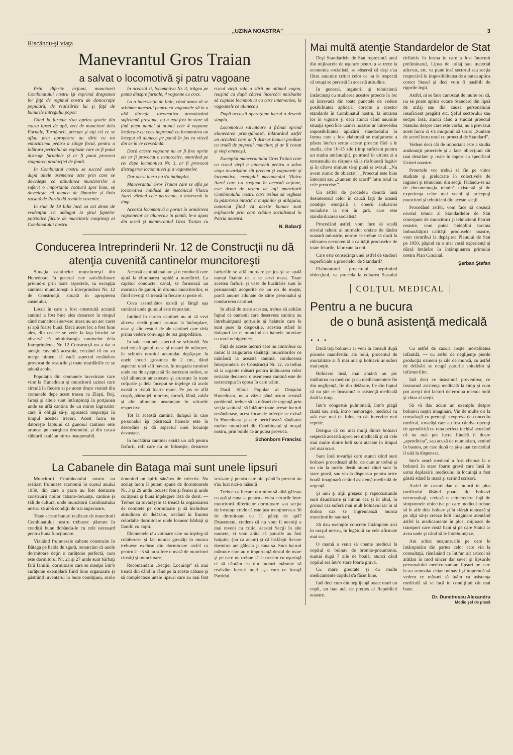„UZINA NOASTRA" 3
Riscându-şi viaţa
Manevrantul Gros Traian
a salvat o locomotivă şi patru vagoane
Prin diferite acţiuni, muncitorii Combinatului nostru îşi exprimă dragostea lor faţă de regimul nostru de democraţie populară, de realizările lui şi faţă de bunurile întregului popor.
Când la furnale s'au aprins gazele din cauza lipsei de apă, zeci de muncitori dela Furnale, Turnătorii, precum şi toţi cei ce se aflau prin apropriere au sărit cu tot entuziasmul pentru a stinge focul, pentru a înlătura pericolul de explozie care ar fi putut distruge furnalele şi ar fi putut provoca stagnarea producţiei de fontă.
In Combinatul nostru se succed unele după altele asemenea acte prin care se dovedeşte că atitudinea muncitorilor a suferit o importantă cotitură spre bine, se dovedeşte că munca de lămurire şi linia trasată de Partid dă roadele cuvenite.
In ziua de 19 Iulie încă un act demn de evidenţiat s'a adăugat la şirul faptelor patriotice făcute de muncitorii conştienţi ai Combinatului nostru
In această zi, locomotiva Nr. 3, trăgea pe panta dinspre furnale, 4 vagoane cu cocs.
La o intersecţie de linie, când urma să se schimbe macazul pentru ca vagoanele să ia o altă direcţie, locomotiva nemaiavând suficientă presiune, nu a mai fost în stare să ţină piept pantei şi atunci cele 4 vagoane încărcate cu cocs împreună cu locomotiva au început să alunece pe pantă în jos cu viteză din ce în ce crescândă.
Dacă aceste vagoane nu ar fi fost oprite ele ar fi provocat o nenorocire, omorând pe cei depe locomotiva Nr. 3, ar fi provocat distrugerea locomotivei şi a vagoanelor.
Dar acest lucru nu s'a întâmplat.
Manevrantul Gros Traian care se afla pe locomotiva condusă de mecanicul Vlaicu Aurel văzând cele petrecute, a intervenit la timp.
Această locomotivă a pornit în urmărirea vagoanelor ce alunecau în pantă, le-a ajuns din urmă şi manevrantul Gros Traian cu riscul vieţii sale a sărit pe ultimul vagon, reuşind ca după câteva încercări neizbutite să cupleze locomotiva cu care intervenise, la vagoanele ce alunecau
După această operaţiune lucrul a devenit simplu.
Locomotiva salvatoare a frânat oprind alunecarea primejdioasă, înlăturând astfel un accident care ar fi distrus bunuri produse cu trudă de poporul muncitor, şi ar fi costat şi vieţi omeneşti.
Exemplul manevrantului Gros Traian care cu riscul vieţii a intervenit pentru a salva viaţa tovarăşilor săi precum şi vagoanele şi locomotiva, exemplul mecanicului Vlaicu Aurel care l-a susţinut în această acţiune, este demn de urmat de toţi muncitorii Combinatului nostru care trebue să vegheze la păstrarea intactă a maşinilor şi utilajului, cunoscut fiind că aceste bunuri sunt mijloacele prin care clădim socialismul în Patria noastră.
N. Babarţi
Conducerea Intreprinderii Nr. 12 de Construcţii nu dă atenţia cuvenită cantinelor muncitoreşti
Situaţia cantinelor muncitoreşti din Hunedoara în general este satisfăcătoare privind-o prin toate aspectele, cu excepţia cantinei muncitoreşti a întreprinderii Nr. 12 de Construcţii, situată în apropierea castelului.
Locul în care a fost construită această cantină a fost bine ales deoarece în timpul când muncitorii servesc masa au un aer curat şi apă foarte bună. Dacă acest loc a fost bine ales, din ceeace se vede la faţa locului se observă că administraţia cantinelor dela Intreprinderea Nr. 12 Construcţii nu a dat o atenţie cuvenită acestuia, crezând că nu va merge nimeni să vadă aspectul nesănătos provocat de resturile şi toate murdăriile ce se adună acolo.
Populaţia din comunele învecinate care vine la Hunedoara şi muncitorii uzinei care circulă în fiecare zi pe acest drum venind din comunele depe acest traseu ca Zlaşti, Boj, Groşi şi altele sunt întâmpinaţi în porţiunea unde se află cantina de un miros îngrozitor care îi obligă să-şi oprească respiraţia în timpul acestei treceri. Acest lucru se datoreşte faptului că gunoiul cantinei este aruncat pe marginea drumului, şi din cauza căldurii exalăun miros insuportabil.
Această cantină mai are şi o conductă care ajută la eliminarea rapidă a murdăriei. La capătul conductei canal, se formează un morman de gunoi, în drumul muncitorilor, ei fiind nevoiţi să treacă în fiecare zi peste el.
Ceva asemănător există şi lângă uşa cantinei unde gunoiul este depozitat.
Intrând în curtea cantinei nu ai să vezi altceva decât gunoi aruncat la întâmplare, oase şi alte resturi de ale cantinei care dela prima vedere convinge de rea gospodărire.
In sala cantinei aspectul se schimbă. Nu mai există gunoi, oase şi resturi de mâncare, în schimb noroiul acumulat depăşeşte în unele locuri grosimea de 2 cm., dând aspectul unei săli pavate. In magazia cantinei unde era de aşteptat să fie oarecum ordine, se văd alimente amestecate şi aruncate în toate colţurile şi dela început se înţelege că acolo există o risipă foarte mare. Pe jos se află ceapă, pătrunjel, morcov, cartofi, făină, zahăr şi alte alimente nearanjate în rafturile respective.
Tot la această cantină, dulapul în care personalul îşi păstrează hainele este în desordine şi dă aspectul unei locuinţe devastate.
In bucătăria cantinei există un raft pentru farfurii, raft care nu se foloseşte, deoarece farfuriile se află murdare pe jos şi se spală numai înainte de a se servi masa. Toate acestea farfurii şi vase de bucătărie sunt în permanenţă acoperite de un roi de muşte, parcă anume adunate de către personalul şi conducerea cantinei.
In afară de toate acestea, trebue să arătăm faptul că oamenii care deservesc cantina nu întrebuinţează şorţurile şi halatele care le sunt puse la dispoziţie, acestea stând în dulapuri iar ei muncind cu hainele murdare cu totul nehigienice.
Faţă de aceste lucruri care nu contribue cu nimic la asigurarea sănătăţii muncitorilor ce mănâncă la această cantină, conducerea Intreprinderii de Construcţii Nr. 12, va trebui să ia urgente măsuri pentru înlăturarea celor sesizate deoarece o asemenea cantină este de neconceput în epoca în care trăim.
Dacă Sfatul Popular al Oraşului Hunedoara, nu a văzut până acum această problemă, trebue să ia măsuri de urgenţă prin secţia sanitară, să înlăture toate aceste lucruri nesănătoase, acest focar de infecţie ce există în Hunedoara şi care periclitează sănătatea multor muncitori din Combinatul şi oraşul nostru, prin bolile ce ar putea provoca.
Schönborn Francisc
La Cabanele din Bataga mai sunt unele lipsuri
Muncitorii Combinatului nostru au realizat frumoase economii în cursul anului 1950, din care o parte au fost destinate construirii noilor cabane-locuinţe, cantine şi săli de cultură, unde muncitorii Combinatului nostru să aibă condiţii de trai superioare.
Toate aceste bunuri realizate de muncitorii Combinatului nostru trebuesc păstrate în condiţii bune dobându-le cu cele necesard pentru buna funcţionare.
Vizitând frumoasele cabane construite în Bătaga pe halda de zgură, remarcăm că unele dormitoare deţin o curăţenie perfectă, cum este dormitorul Nr. 21 şi 27 unde sunt bărbaţi fără familii, dormitoare care se menţin într'o curăţenie exemplară fiind bine organizate şi păstrând inventarul în bune condiţiuni, acolo domnind un spirit sănătos de colectiv. Nu acelaş lucru îl putem spune de dormitoarele Nr. 3 şi 29 unde locuesc fete şi femei şi unde curăţenia şi buna înţelegere lasă de dorit. — Trebue ca tovarăşele să treacă la organizarea de comitete pe dormitoare şi să închideze atitudinea de delăsare, trecând în fruntea celorlalte dormitoare unde locuesc bărbaţi şi familii cu copii.
Elementele rău voitoare care nu înţeleg să colaboreze şi fac numai greutăţi în munca trebuesc excluse din dormitoare astfel ca pentru 2—3 să nu sufere o masă de muncitori cinstiţi şi muncitoare.
Recomandăm „Secţiei Locuinţe" să mai treacă din când în când pe la aceste cabane şi să complecteze unele lipsuri care au mai fost sesizate şi pentru care nici până în prezent nu s'au luat nici-o măsură
Trebue ca fiecare dormitor să aibă găleata cu apă şi cana sa pentru a evita certurile între muncitorii diferitelor dormitoare sau secţia de locuinţe crede că este just menţinerea a 30 de dormitoare cu 11 găleţi de apă? Deasemeni, credem că nu vom fi nevoiţi a mai reveni cu critici acestei Secţii în alte numere, ci vom arăta că paturile au fost baiţuite, (nu ca acum) şi că însfârşit fiecare dormitor are găleata şi cana sa. Sunt lucruri mărunte care au o importanţă destul de mare şi pe care nu trebue să le trecem cu uşurinţă ci să căutăm ca din lucruri mărunte să realizăm lucruri mari aşa cum ne învaţă Partidul.
Mai multă atenţie Standardelor de Stat
Deşi Standardele de Stat reprezintă unul din mijloacele de uşurare pentru a se trece la economia socialistă, se observă că deşi s'au făcut anumite critici celor ce nu le respectă că totuşi se persistă în această atitudine.
In general, inginerii şi tehnicienii însărcinaţi cu studierea acestor proecte în loc să întrevadă din toate punctele de vedere posibilitatea aplicării corecte a acestor standarde în Combinatul nostru, la intrarea lor în vigoare şi deci atunci când anumite situaţii specifice uzinei noastre ar întrevedea imposibilitatea aplicării standardului în forma care a fost elaborată se mulţumesc a păstra într'un sertar aceste proecte fără a le studia, câte 10-15 zile (timp suficient pentru un studiu amănunţit), pentrucă în uitima zi a termenului de răspuns să le răsfoiască fugitiv şi în câteva minute să-şi pună şi avizul: „Nu avem nimic de obiectat", „Proectul este bine întocmit sau „Suntem de acord" întru totul cu cele prescrise.".
Un astfel de procedeu denotă însă desinteresul celor în cauză faţă de aceasă condiţie esenţială a creerii industriei socialiste la noi în ţară, care este standardizarea socialistă
Procedând astfel, vom face să scadă nivelul tehnic al normelor creiate de tânăra noastră industrie, norme ce trebue să ducă la ridicarea necontenită a calităţii produselor de toate felurile, fabricate la noi.
Care este consecinţa unei astfel de studieri superficiale a proectelor de Standard?
Elaboratorul proectului neprimind obiecţiuni, va proceda la editarea Stasului definitiv în forma în care a fost întocmit preliminarul, Lipsa de utilaj sau material adecvat, etc. va pune însă sectorul sau secţia respectivă în imposibilitatea de a putea aplica corect Stasul şi deci vom fi pasibili de rigorile legii.
Astfel, ni se face cunoscut de multe ori că, nu se poate aplica cutare Standard din lipsă de utilaj sau din cauza personalului insuficient pregătit etc. Şeful sectorului sau secţiei însă, atunci când a studiat proectul Stasului despre care este vorba, nu a prevăzut acest lucru ci s'a mulţumit să scrie: „Suntem de acord întru totul cu proectul de Standard".
Vedem deci cât de important este a studia amănunţit proectele şi a face obiecţiuni cât mai detailate şi reale în raport cu specificul Uzinei noastre.
Proectele vor trebui să fie pe viitor studiate şi prelucrate în colectivele de ingineri şi tehnicieni din secţii, făcându-se uz de documentaţia tehnică existentă şi de experienţa celor mai vechi şi pricepuţi muncitori şi tehnicieni din aceste secţii.
Procedând astfel, vom face să crească nivelul tehnic al Standardelor de Stat concepute de muncitorii şi tehnicienii Patriei noastre, vom putea îndeplini sarcina îmbunătăţirii calităţii produselor noastre, vom contribui la depăşirea Planului de Stat pe 1950, păşind cu o mai vastă experienţă şi dârză hotărâre în întâmpinarea primului nostru Plan Cincinal.
Şerban Ştefan
COLŢUL MEDICAL
Pentru a ne bucura
de o bună asistenţă medicală . . .
Dacă toţi bolnavii ar veni la consult după primele manifestări ale bolii, procentul de mortalitate ar fi mai mic şi bolnavii ar suferi mai puţin.
Bolnavul însă, mai amână un pic întâlnirea cu medicul şi cu medicamentele fie din neglijenţă, fie din delăsare, fie din faptul că nu ştie ce înseamnă o asistenţă medicală dată la timp.
Intr'o congestie pulmonară, într'o plagă tăiată sau arsă, într'o hemoragie, medicul cu atât este mai de folos cu cât intervine mai repede.
Desigur că cei mai mulţi dintre bolnavi respectă această apreciere medicală şi că cele mai multe dintre boli sunt atacate în timpul cel mai scurt.
Sunt însă tovarăşi care atunci când sunt bolnavi procedează altfel de cum ar trebui şi nu vin la medic decât atunci când sunt în stare gravă, sau vin la dispensar pentru orice boală imaginară cerând asistenţă medicală de urgenţă.
Şi unii şi alţii greşesc şi repercusiunile sunt dăunătoare şi într'un caz şi în altul, în primul caz suferă mai mult bolnavul iar în al doilea caz se îngreunează munca muncitorilor sanitari.
Să dau exemple concrete întâmplate aici în oraşul nostru, în legătură cu cele afirmate mai sus.
O mamă a venit să cheme medicul la copilul ei bolnav de bronho-pneumonie, numai după 7 zile de boală, atunci când copilul era într'o stare foarte gravă.
Cu mare greutate şi cu multe medicamente copilul s'a făcut bine.
Iată deci cum din neglijenţă poate muri un copil, un bun atât de preţios al Republicii noastre.
Cu astfel de cazuri creşte mortalitatea infantilă, — cu astfel de neglijenţe pierde producţia oameni şi zile de muncă, cu astfel de delăsări se ocupă paturile spitalelor şi infirmeriilor.
Iată deci ce înseamnă prevenirea, ce înseamnă asistenţa medicală la timp şi cum pot aceşti doi factori determina mersul bolii şi chiar al vieţii.
Să vă dau acum un exemplu despre bolnavii noştri imaginari. Vin de multe ori la consultaţii cu pretenţii »expres« de concediu medical, tovarăşi care au fost cândva operaţi de apendicită cu rana perfect închisă acuzând că nu mai pot lucra fiindcă îi doare „apendicita", sau acuză de reumatism, venind în baston, pe care după ce şi-a luat concediul il uită la dispensar.
Intr'o seară medicul a fost chemat la o bolnavă în stare foarte gravă care însă în urma deplasării medicului la locuinţă a fost găsită stând la masă şi scriind scrisori.
Astfel de cazuri dau o muncă în plus medicului lăsând poate alţi bolnavi neconsultaţi, creiază o neîncredere faţă de simptomele obiective pe care medicul trebue să le afle dela bolnav şi în sfârşit tentează şi pe alţii să-şi creeze boli imaginare atentând astfel la medicamente în plus, mijloace de transport care costă bani şi pe care Statul ar avea unde şi când să le întrebuinţeze.
Am arătat neajunsurile pe care le întâmpinăm din partea celor care vin la consultaţii, rămânând ca într'un alt articol să arătăm în mod sincer dar sever şi lipsurile personalului medico-sanitar, lipsuri pe care le-au semnalat chiar bolnavii şi împreună să vedem ce măsuri să luăm ca asistenţa medicală să se facă în condiţiuni cât mai bune.
Dr. Dumitrescu Alexandru
Medic şef de plasă